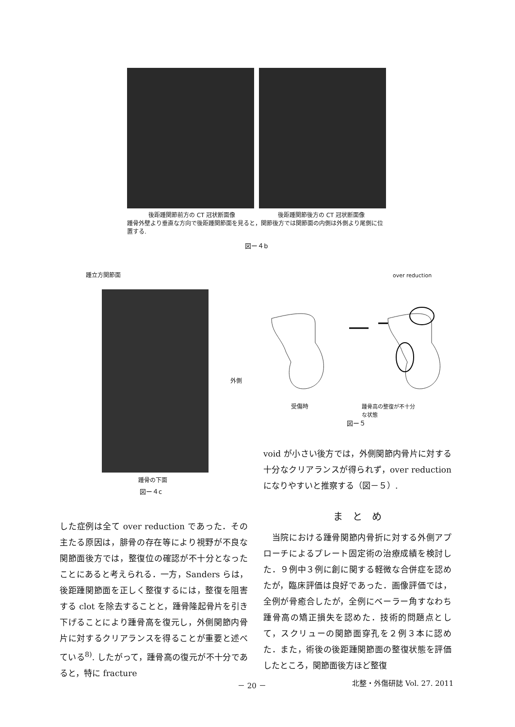後距踵関節前方の CT 冠状断面像 後距踵関節後方の CT 冠状断面像
踵骨外壁より垂直な方向で後距踵関節面を見ると，関節後方では関節面の内側は外側より尾側に位置する.
図ー４b
踵立方関節面
外側
踵骨の下面
図ー４c
over reduction
受傷時 踵骨高の整復が不十分
な状態
図ー５
void が小さい後方では，外側関節内骨片に対する十分なクリアランスが得られず，over reduction になりやすいと推察する（図－５）.
した症例は全て over reduction であった．その主たる原因は，腓骨の存在等により視野が不良な関節面後方では，整復位の確認が不十分となったことにあると考えられる．一方，Sanders らは，後距踵関節面を正しく整復するには，整復を阻害する clot を除去することと，踵骨隆起骨片を引き下げることにより踵骨高を復元し，外側関節内骨片に対するクリアランスを得ることが重要と述べている<sup>8)</sup>. したがって，踵骨高の復元が不十分であると，特に fracture
ま　と　め
　当院における踵骨関節内骨折に対する外側アプローチによるプレート固定術の治療成績を検討した．９例中３例に創に関する軽微な合併症を認めたが，臨床評価は良好であった．画像評価では，全例が骨癒合したが，全例にベーラー角すなわち踵骨高の矯正損失を認めた．技術的問題点として，スクリューの関節面穿孔を２例３本に認めた．また，術後の後距踵関節面の整復状態を評価したところ，関節面後方ほど整復
－ 20 － 北整・外傷研誌 Vol. 27. 2011